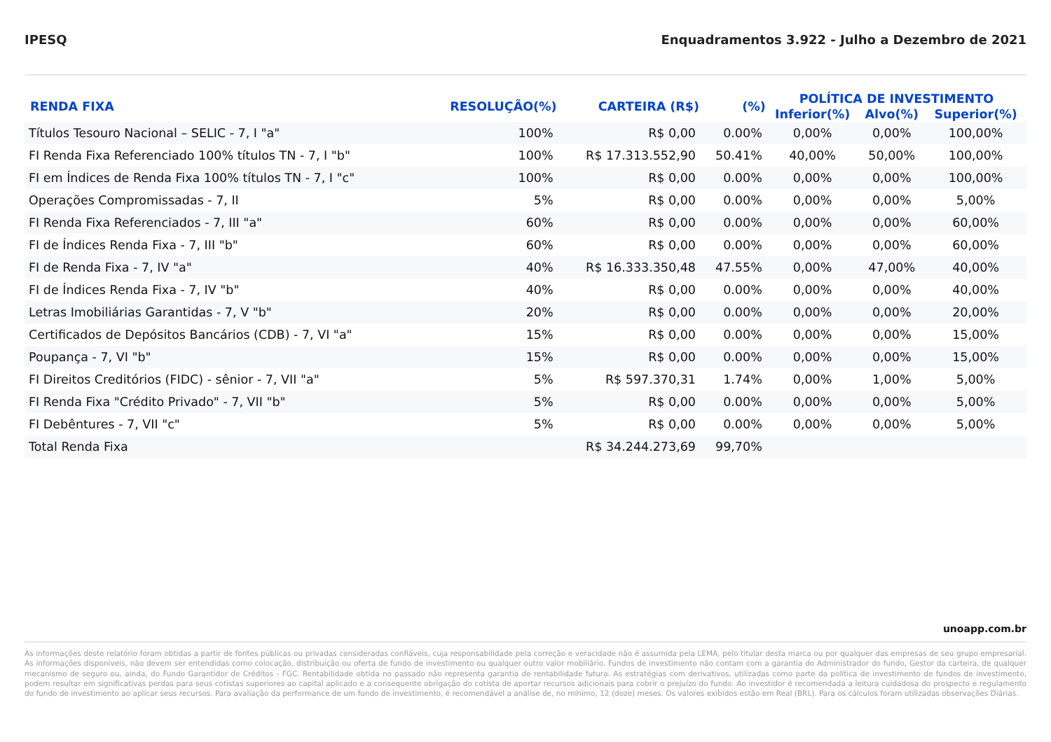IPESQ Enquadramentos 3.922 - Julho a Dezembro de 2021
| RENDA FIXA | RESOLUÇÃO(%) | CARTEIRA (R$) | (%) | POLÍTICA DE INVESTIMENTO | | |
| --- | --- | --- | --- | --- | --- | --- |
| | | | | Inferior(%) | Alvo(%) | Superior(%) |
| Títulos Tesouro Nacional – SELIC - 7, I "a" | 100% | R$ 0,00 | 0.00% | 0,00% | 0,00% | 100,00% |
| FI Renda Fixa Referenciado 100% títulos TN - 7, I "b" | 100% | R$ 17.313.552,90 | 50.41% | 40,00% | 50,00% | 100,00% |
| FI em Índices de Renda Fixa 100% títulos TN - 7, I "c" | 100% | R$ 0,00 | 0.00% | 0,00% | 0,00% | 100,00% |
| Operações Compromissadas - 7, II | 5% | R$ 0,00 | 0.00% | 0,00% | 0,00% | 5,00% |
| FI Renda Fixa Referenciados - 7, III "a" | 60% | R$ 0,00 | 0.00% | 0,00% | 0,00% | 60,00% |
| FI de Índices Renda Fixa - 7, III "b" | 60% | R$ 0,00 | 0.00% | 0,00% | 0,00% | 60,00% |
| FI de Renda Fixa - 7, IV "a" | 40% | R$ 16.333.350,48 | 47.55% | 0,00% | 47,00% | 40,00% |
| FI de Índices Renda Fixa - 7, IV "b" | 40% | R$ 0,00 | 0.00% | 0,00% | 0,00% | 40,00% |
| Letras Imobiliárias Garantidas - 7, V "b" | 20% | R$ 0,00 | 0.00% | 0,00% | 0,00% | 20,00% |
| Certificados de Depósitos Bancários (CDB) - 7, VI "a" | 15% | R$ 0,00 | 0.00% | 0,00% | 0,00% | 15,00% |
| Poupança - 7, VI "b" | 15% | R$ 0,00 | 0.00% | 0,00% | 0,00% | 15,00% |
| FI Direitos Creditórios (FIDC) - sênior - 7, VII "a" | 5% | R$ 597.370,31 | 1.74% | 0,00% | 1,00% | 5,00% |
| FI Renda Fixa "Crédito Privado" - 7, VII "b" | 5% | R$ 0,00 | 0.00% | 0,00% | 0,00% | 5,00% |
| FI Debêntures - 7, VII "c" | 5% | R$ 0,00 | 0.00% | 0,00% | 0,00% | 5,00% |
| Total Renda Fixa | | R$ 34.244.273,69 | 99,70% | | | |
unoapp.com.br
As informações deste relatório foram obtidas a partir de fontes públicas ou privadas consideradas confiáveis, cuja responsabilidade pela correção e veracidade não é assumida pela LEMA, pelo titular desta marca ou por qualquer das empresas de seu grupo empresarial. As informações disponíveis, não devem ser entendidas como colocação, distribuição ou oferta de fundo de investimento ou qualquer outro valor mobiliário. Fundos de investimento não contam com a garantia do Administrador do fundo, Gestor da carteira, de qualquer mecanismo de seguro ou, ainda, do Fundo Garantidor de Créditos - FGC. Rentabilidade obtida no passado não representa garantia de rentabilidade futura. As estratégias com derivativos, utilizadas como parte da política de investimento de fundos de investimento, podem resultar em significativas perdas para seus cotistas superiores ao capital aplicado e a consequente obrigação do cotista de aportar recursos adicionais para cobrir o prejuízo do fundo. Ao investidor é recomendada a leitura cuidadosa do prospecto e regulamento do fundo de investimento ao aplicar seus recursos. Para avaliação da performance de um fundo de investimento, é recomendável a análise de, no mínimo, 12 (doze) meses. Os valores exibidos estão em Real (BRL). Para os cálculos foram utilizadas observações Diárias.